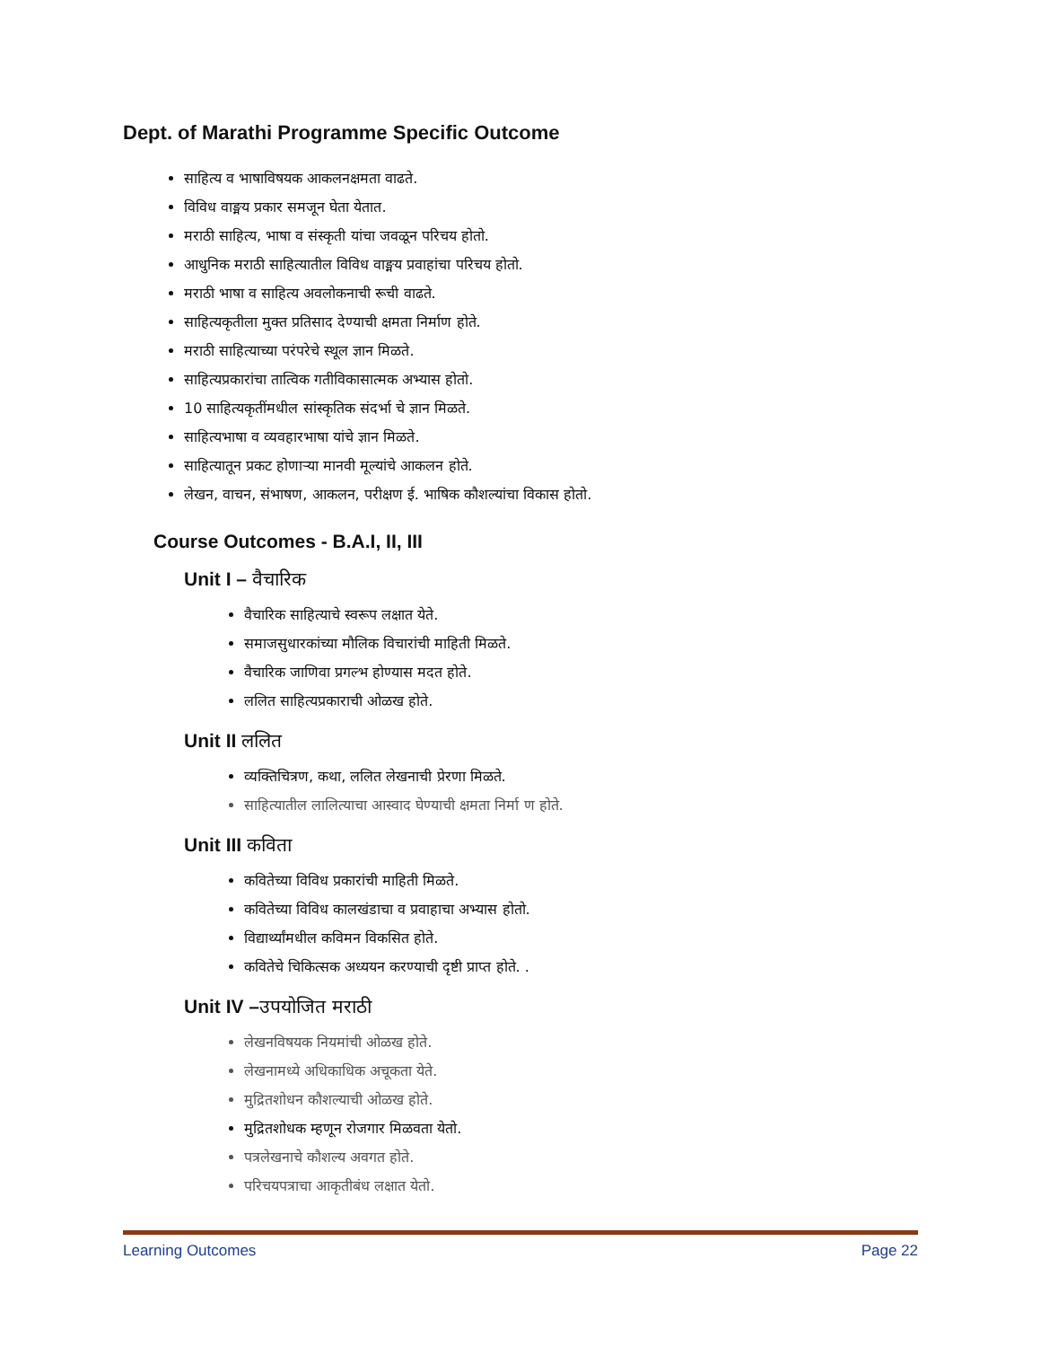Dept. of Marathi Programme Specific Outcome
साहित्य व भाषाविषयक आकलनक्षमता वाढते.
विविध वाङ्मय प्रकार समजून घेता येतात.
मराठी साहित्य, भाषा व संस्कृती यांचा जवळून परिचय होतो.
आधुनिक मराठी साहित्यातील विविध वाङ्मय प्रवाहांचा परिचय होतो.
मराठी भाषा व साहित्य अवलोकनाची रूची वाढते.
साहित्यकृतीला मुक्त प्रतिसाद देण्याची क्षमता निर्माण होते.
मराठी साहित्याच्या परंपरेचे स्थूल ज्ञान मिळते.
साहित्यप्रकारांचा तात्विक गतीविकासात्मक अभ्यास होतो.
10 साहित्यकृतींमधील सांस्कृतिक संदर्भा चे ज्ञान मिळते.
साहित्यभाषा व व्यवहारभाषा यांचे ज्ञान मिळते.
साहित्यातून प्रकट होणाऱ्या मानवी मूल्यांचे आकलन होते.
लेखन, वाचन, संभाषण, आकलन, परीक्षण ई. भाषिक कौशल्यांचा विकास होतो.
Course Outcomes - B.A.I, II, III
Unit I – वैचारिक
वैचारिक साहित्याचे स्वरूप लक्षात येते.
समाजसुधारकांच्या मौलिक विचारांची माहिती मिळते.
वैचारिक जाणिवा प्रगल्भ होण्यास मदत होते.
ललित साहित्यप्रकाराची ओळख होते.
Unit II ललित
व्यक्तिचित्रण, कथा, ललित लेखनाची प्रेरणा मिळते.
साहित्यातील लालित्याचा आस्वाद घेण्याची क्षमता निर्मा ण होते.
Unit III कविता
कवितेच्या विविध प्रकारांची माहिती मिळते.
कवितेच्या विविध कालखंडाचा व प्रवाहाचा अभ्यास होतो.
विद्यार्थ्यांमधील कविमन विकसित होते.
कवितेचे चिकित्सक अध्ययन करण्याची दृष्टी प्राप्त होते. .
Unit IV –उपयोजित मराठी
लेखनविषयक नियमांची ओळख होते.
लेखनामध्ये अधिकाधिक अचूकता येते.
मुद्रितशोधन कौशल्याची ओळख होते.
मुद्रितशोधक म्हणून रोजगार मिळवता येतो.
पत्रलेखनाचे कौशल्य अवगत होते.
परिचयपत्राचा आकृतीबंध लक्षात येतो.
Learning Outcomes Page 22